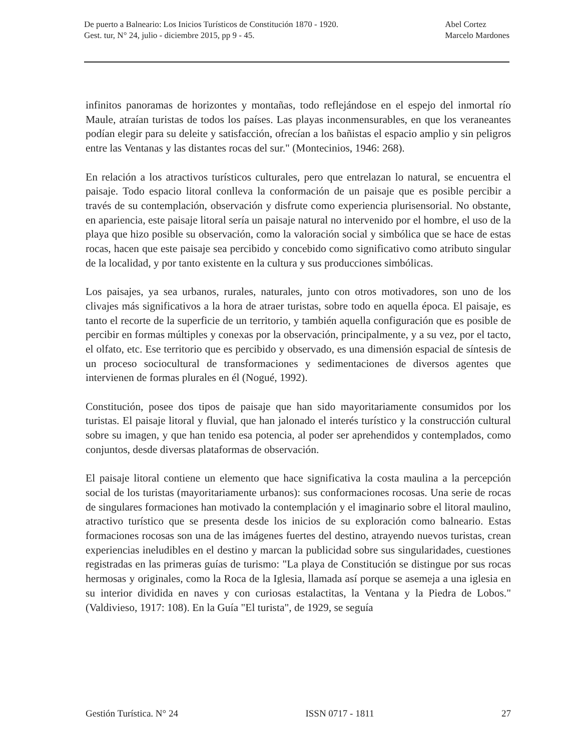De puerto a Balneario: Los Inicios Turísticos de Constitución 1870 - 1920.
Gest. tur, N° 24, julio - diciembre 2015, pp 9 - 45.
Abel Cortez
Marcelo Mardones
infinitos panoramas de horizontes y montañas, todo reflejándose en el espejo del inmortal río Maule, atraían turistas de todos los países. Las playas inconmensurables, en que los veraneantes podían elegir para su deleite y satisfacción, ofrecían a los bañistas el espacio amplio y sin peligros entre las Ventanas y las distantes rocas del sur." (Montecinios, 1946: 268).
En relación a los atractivos turísticos culturales, pero que entrelazan lo natural, se encuentra el paisaje. Todo espacio litoral conlleva la conformación de un paisaje que es posible percibir a través de su contemplación, observación y disfrute como experiencia plurisensorial. No obstante, en apariencia, este paisaje litoral sería un paisaje natural no intervenido por el hombre, el uso de la playa que hizo posible su observación, como la valoración social y simbólica que se hace de estas rocas, hacen que este paisaje sea percibido y concebido como significativo como atributo singular de la localidad, y por tanto existente en la cultura y sus producciones simbólicas.
Los paisajes, ya sea urbanos, rurales, naturales, junto con otros motivadores, son uno de los clivajes más significativos a la hora de atraer turistas, sobre todo en aquella época. El paisaje, es tanto el recorte de la superficie de un territorio, y también aquella configuración que es posible de percibir en formas múltiples y conexas por la observación, principalmente, y a su vez, por el tacto, el olfato, etc. Ese territorio que es percibido y observado, es una dimensión espacial de síntesis de un proceso sociocultural de transformaciones y sedimentaciones de diversos agentes que intervienen de formas plurales en él (Nogué, 1992).
Constitución, posee dos tipos de paisaje que han sido mayoritariamente consumidos por los turistas. El paisaje litoral y fluvial, que han jalonado el interés turístico y la construcción cultural sobre su imagen, y que han tenido esa potencia, al poder ser aprehendidos y contemplados, como conjuntos, desde diversas plataformas de observación.
El paisaje litoral contiene un elemento que hace significativa la costa maulina a la percepción social de los turistas (mayoritariamente urbanos): sus conformaciones rocosas. Una serie de rocas de singulares formaciones han motivado la contemplación y el imaginario sobre el litoral maulino, atractivo turístico que se presenta desde los inicios de su exploración como balneario. Estas formaciones rocosas son una de las imágenes fuertes del destino, atrayendo nuevos turistas, crean experiencias ineludibles en el destino y marcan la publicidad sobre sus singularidades, cuestiones registradas en las primeras guías de turismo: "La playa de Constitución se distingue por sus rocas hermosas y originales, como la Roca de la Iglesia, llamada así porque se asemeja a una iglesia en su interior dividida en naves y con curiosas estalactitas, la Ventana y la Piedra de Lobos." (Valdivieso, 1917: 108). En la Guía "El turista", de 1929, se seguía
Gestión Turística. N° 24 ISSN 0717 - 1811 27